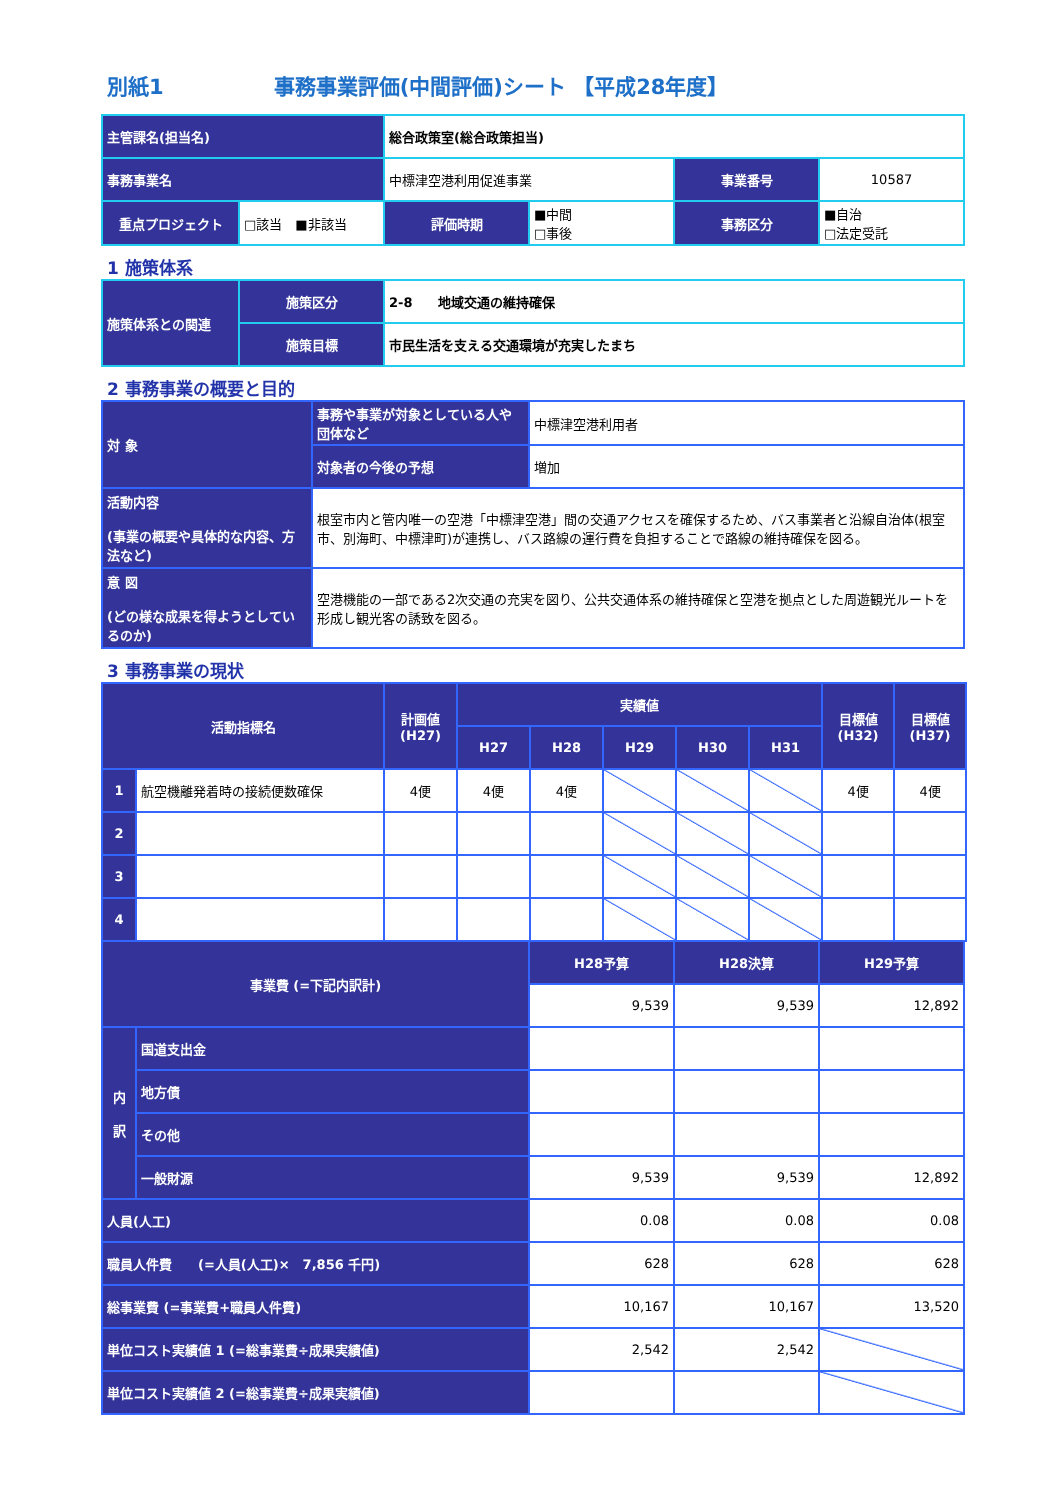別紙1 事務事業評価(中間評価)シート 【平成28年度】
| 主管課名(担当名) | | 総合政策室(総合政策担当) | | | |
| 事務事業名 | | 中標津空港利用促進事業 | | 事業番号 | 10587 |
| 重点プロジェクト | □該当 ■非該当 | 評価時期 | ■中間 □事後 | 事務区分 | ■自治 □法定受託 |
1 施策体系
| 施策体系との関連 | 施策区分 | 2-8 地域交通の維持確保 |
| | 施策目標 | 市民生活を支える交通環境が充実したまち |
2 事務事業の概要と目的
| 対 象 | 事務や事業が対象としている人や団体など | 中標津空港利用者 |
| | 対象者の今後の予想 | 増加 |
| 活動内容 (事業の概要や具体的な内容、方法など) | 根室市内と管内唯一の空港「中標津空港」間の交通アクセスを確保するため、バス事業者と沿線自治体(根室市、別海町、中標津町)が連携し、バス路線の運行費を負担することで路線の維持確保を図る。 | |
| 意 図 (どの様な成果を得ようとしているのか) | 空港機能の一部である2次交通の充実を図り、公共交通体系の維持確保と空港を拠点とした周遊観光ルートを形成し観光客の誘致を図る。 | |
3 事務事業の現状
| 活動指標名 | | 計画値 (H27) | 実績値 | | | | | 目標値 (H32) | 目標値 (H37) |
| --- | --- | --- | --- | --- | --- | --- | --- | --- | --- |
| | | | H27 | H28 | H29 | H30 | H31 | | |
| 1 | 航空機離発着時の接続便数確保 | 4便 | 4便 | 4便 | | | | 4便 | 4便 |
| 2 | | | | | | | | | |
| 3 | | | | | | | | | |
| 4 | | | | | | | | | |
| 事業費 (=下記内訳計) | | H28予算 | H28決算 | H29予算 |
| --- | --- | --- | --- | --- |
| | | 9,539 | 9,539 | 12,892 |
| 内 訳 | 国道支出金 | | | |
| | 地方債 | | | |
| | その他 | | | |
| | 一般財源 | 9,539 | 9,539 | 12,892 |
| 人員(人工) | | 0.08 | 0.08 | 0.08 |
| 職員人件費 (=人員(人工)× 7,856 千円) | | 628 | 628 | 628 |
| 総事業費 (=事業費+職員人件費) | | 10,167 | 10,167 | 13,520 |
| 単位コスト実績値 1 (=総事業費÷成果実績値) | | 2,542 | 2,542 | |
| 単位コスト実績値 2 (=総事業費÷成果実績値) | | | | |